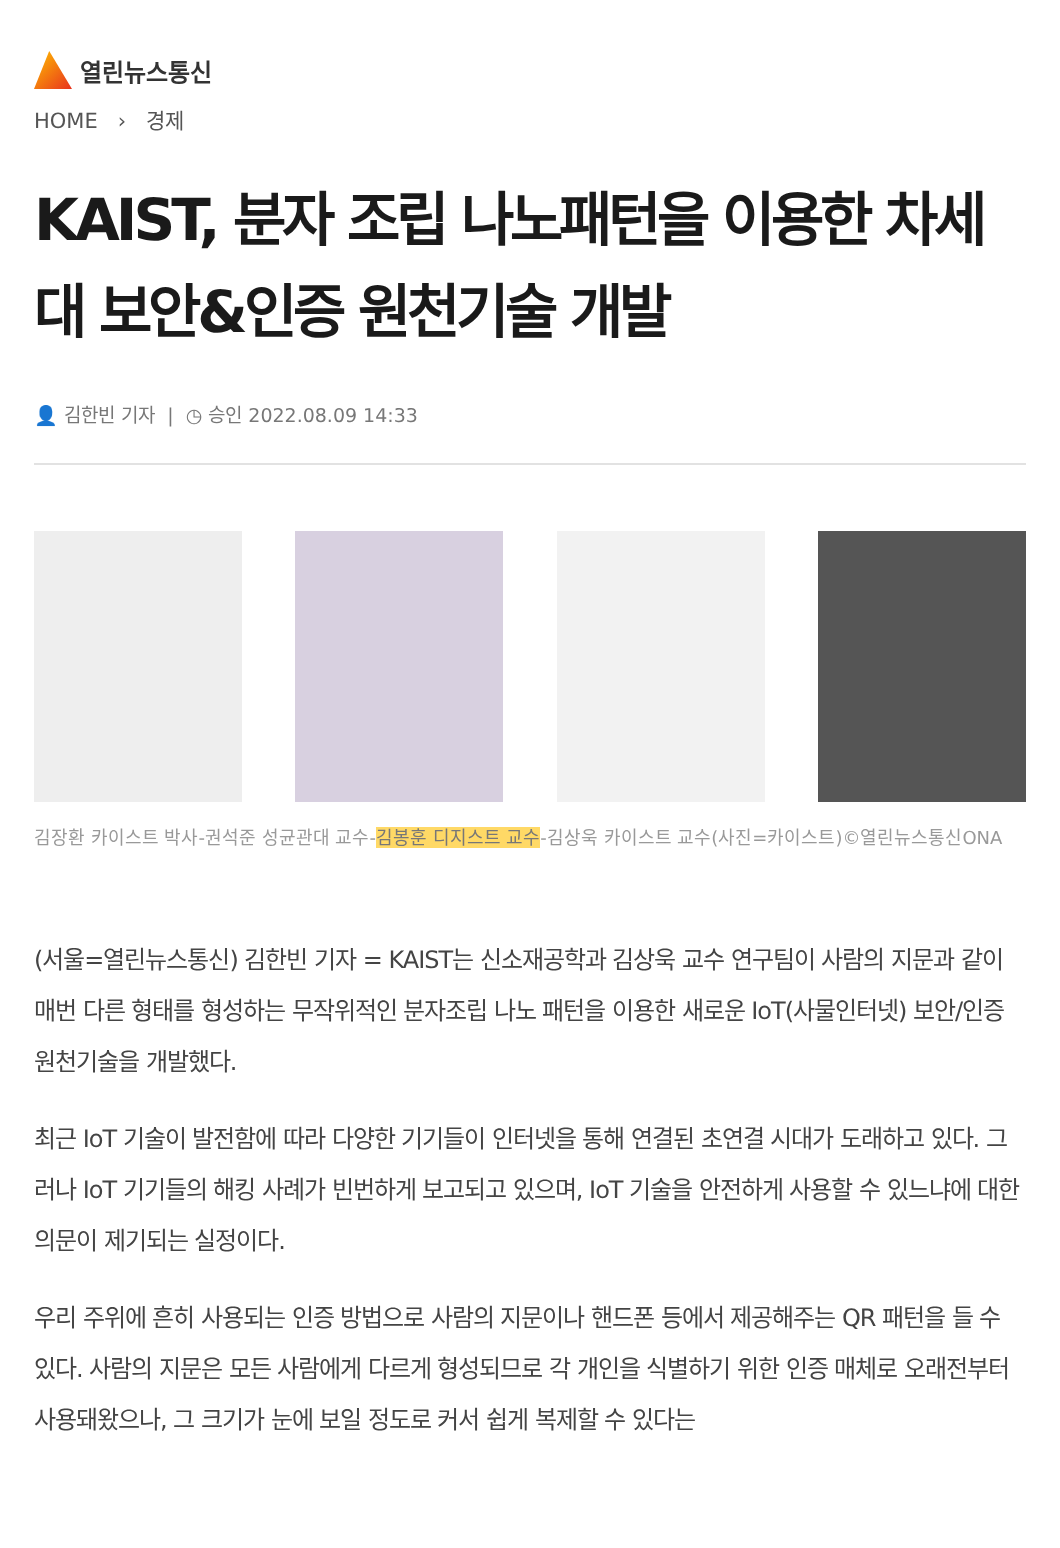열린뉴스통신
HOME › 경제
KAIST, 분자 조립 나노패턴을 이용한 차세대 보안&인증 원천기술 개발
👤 김한빈 기자 | ◷ 승인 2022.08.09 14:33
김장환 카이스트 박사-권석준 성균관대 교수-김봉훈 디지스트 교수-김상욱 카이스트 교수(사진=카이스트)©열린뉴스통신ONA
(서울=열린뉴스통신) 김한빈 기자 = KAIST는 신소재공학과 김상욱 교수 연구팀이 사람의 지문과 같이 매번 다른 형태를 형성하는 무작위적인 분자조립 나노 패턴을 이용한 새로운 IoT(사물인터넷) 보안/인증 원천기술을 개발했다.
최근 IoT 기술이 발전함에 따라 다양한 기기들이 인터넷을 통해 연결된 초연결 시대가 도래하고 있다. 그러나 IoT 기기들의 해킹 사례가 빈번하게 보고되고 있으며, IoT 기술을 안전하게 사용할 수 있느냐에 대한 의문이 제기되는 실정이다.
우리 주위에 흔히 사용되는 인증 방법으로 사람의 지문이나 핸드폰 등에서 제공해주는 QR 패턴을 들 수 있다. 사람의 지문은 모든 사람에게 다르게 형성되므로 각 개인을 식별하기 위한 인증 매체로 오래전부터 사용돼왔으나, 그 크기가 눈에 보일 정도로 커서 쉽게 복제할 수 있다는